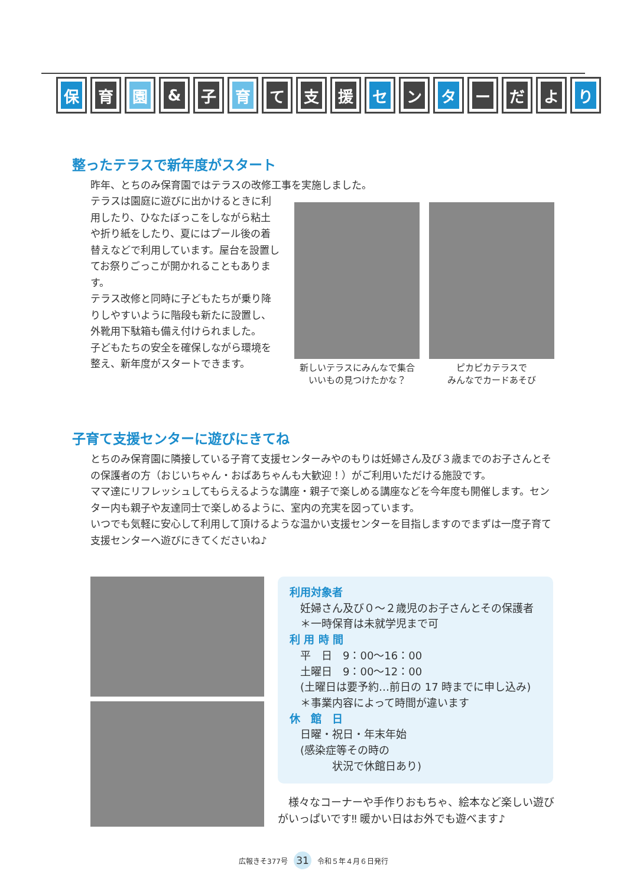保育 園 & 子 育 て 支 援 セ ン タ ー だ よ り
整ったテラスで新年度がスタート
昨年、とちのみ保育園ではテラスの改修工事を実施しました。
テラスは園庭に遊びに出かけるときに利用したり、ひなたぼっこをしながら粘土や折り紙をしたり、夏にはプール後の着替えなどで利用しています。屋台を設置してお祭りごっこが開かれることもあります。
テラス改修と同時に子どもたちが乗り降りしやすいように階段も新たに設置し、外靴用下駄箱も備え付けられました。
子どもたちの安全を確保しながら環境を整え、新年度がスタートできます。
新しいテラスにみんなで集合
いいもの見つけたかな？
ピカピカテラスで
みんなでカードあそび
子育て支援センターに遊びにきてね
とちのみ保育園に隣接している子育て支援センターみやのもりは妊婦さん及び３歳までのお子さんとその保護者の方（おじいちゃん・おばあちゃんも大歓迎！）がご利用いただける施設です。
ママ達にリフレッシュしてもらえるような講座・親子で楽しめる講座などを今年度も開催します。センター内も親子や友達同士で楽しめるように、室内の充実を図っています。
いつでも気軽に安心して利用して頂けるような温かい支援センターを目指しますのでまずは一度子育て支援センターへ遊びにきてくださいね♪
利用対象者
　妊婦さん及び０～２歳児のお子さんとその保護者
　＊一時保育は未就学児まで可
利 用 時 間
　平　日　9：00～16：00
　土曜日　9：00～12：00
　(土曜日は要予約…前日の 17 時までに申し込み)
　＊事業内容によって時間が違います
休　館　日
　日曜・祝日・年末年始
　(感染症等その時の
　　　　状況で休館日あり)
　様々なコーナーや手作りおもちゃ、絵本など楽しい遊びがいっぱいです‼ 暖かい日はお外でも遊べます♪
広報きそ377号 31 令和５年４月６日発行